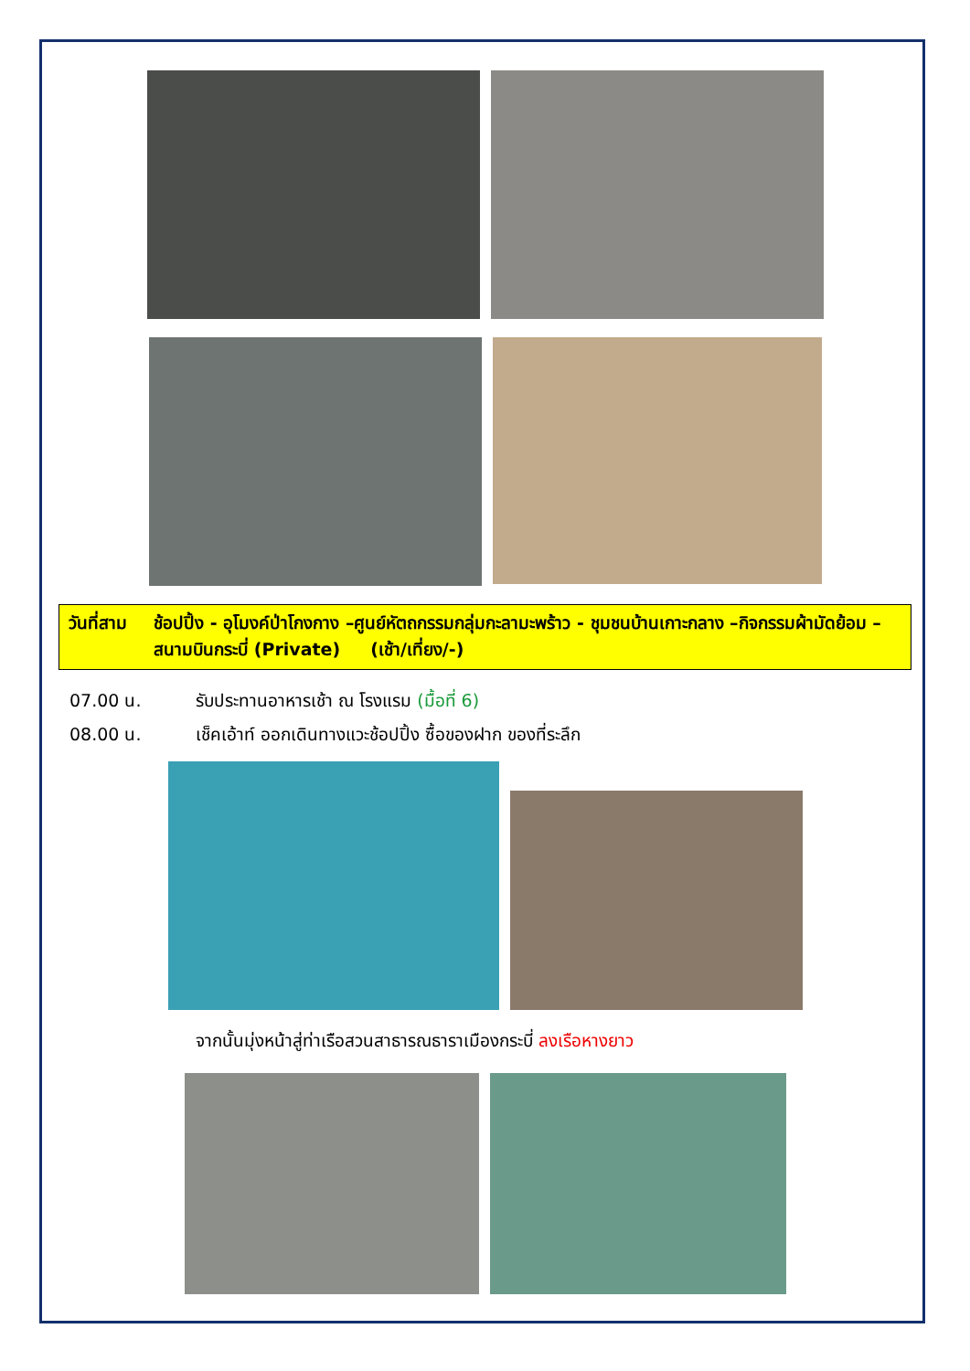วันที่สาม ช้อปปิ้ง - อุโมงค์ป่าโกงกาง –ศูนย์หัตถกรรมกลุ่มกะลามะพร้าว - ชุมชนบ้านเกาะกลาง –กิจกรรมผ้ามัดย้อม – สนามบินกระบี่ (Private) (เช้า/เที่ยง/-)
07.00 น. รับประทานอาหารเช้า ณ โรงแรม (มื้อที่ 6)
08.00 น. เช็คเอ้าท์ ออกเดินทางแวะช้อปปิ้ง ซื้อของฝาก ของที่ระลึก
จากนั้นมุ่งหน้าสู่ท่าเรือสวนสาธารณธาราเมืองกระบี่ ลงเรือหางยาว